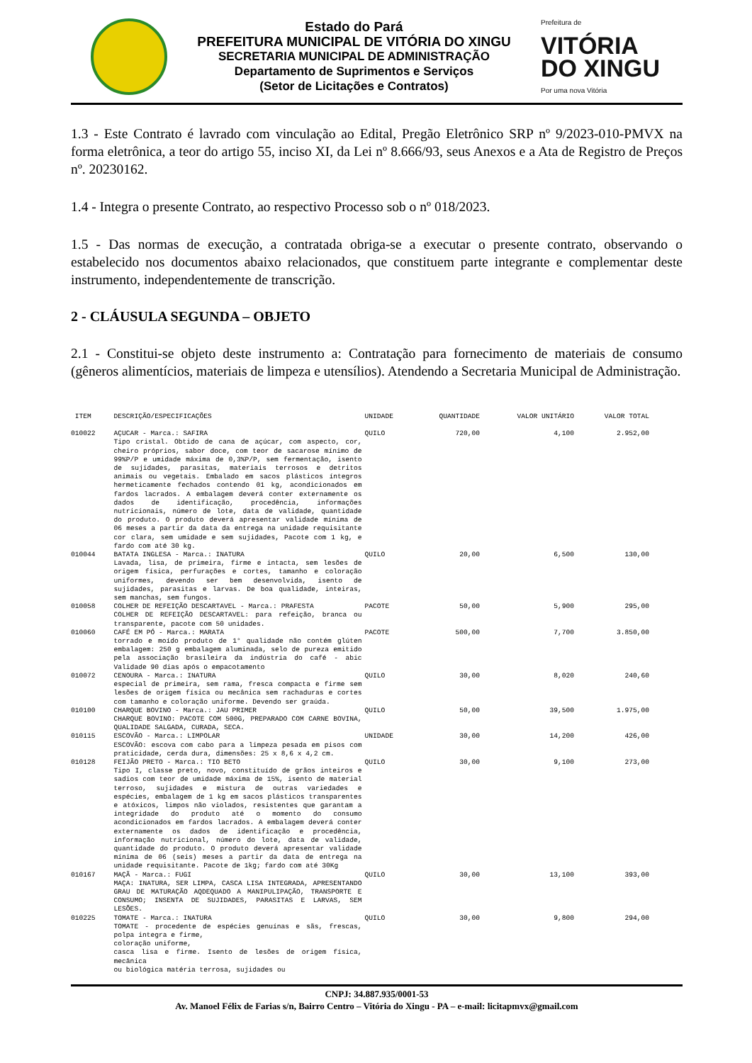Estado do Pará
PREFEITURA MUNICIPAL DE VITÓRIA DO XINGU
SECRETARIA MUNICIPAL DE ADMINISTRAÇÃO
Departamento de Suprimentos e Serviços
(Setor de Licitações e Contratos)
Prefeitura de
VITÓRIA
DO XINGU
Por uma nova Vitória
1.3 - Este Contrato é lavrado com vinculação ao Edital, Pregão Eletrônico SRP nº 9/2023-010-PMVX na forma eletrônica, a teor do artigo 55, inciso XI, da Lei nº 8.666/93, seus Anexos e a Ata de Registro de Preços nº. 20230162.
1.4 - Integra o presente Contrato, ao respectivo Processo sob o nº 018/2023.
1.5 - Das normas de execução, a contratada obriga-se a executar o presente contrato, observando o estabelecido nos documentos abaixo relacionados, que constituem parte integrante e complementar deste instrumento, independentemente de transcrição.
2 - CLÁUSULA SEGUNDA – OBJETO
2.1 - Constitui-se objeto deste instrumento a: Contratação para fornecimento de materiais de consumo (gêneros alimentícios, materiais de limpeza e utensílios). Atendendo a Secretaria Municipal de Administração.
| ITEM | DESCRIÇÃO/ESPECIFICAÇÕES | UNIDADE | QUANTIDADE | VALOR UNITÁRIO | VALOR TOTAL |
| --- | --- | --- | --- | --- | --- |
| 010022 | AÇUCAR - Marca.: SAFIRA Tipo cristal. Obtido de cana de açúcar, com aspecto, cor, cheiro próprios, sabor doce, com teor de sacarose mínimo de 99%P/P e umidade máxima de 0,3%P/P, sem fermentação, isento de sujidades, parasitas, materiais terrosos e detritos animais ou vegetais. Embalado em sacos plásticos íntegros hermeticamente fechados contendo 01 kg, acondicionados em fardos lacrados. A embalagem deverá conter externamente os dados de identificação, procedência, informações nutricionais, número de lote, data de validade, quantidade do produto. O produto deverá apresentar validade mínima de 06 meses a partir da data da entrega na unidade requisitante cor clara, sem umidade e sem sujidades, Pacote com 1 kg, e fardo com até 30 kg. | QUILO | 720,00 | 4,100 | 2.952,00 |
| 010044 | BATATA INGLESA - Marca.: INATURA Lavada, lisa, de primeira, firme e intacta, sem lesões de origem física, perfurações e cortes, tamanho e coloração uniformes, devendo ser bem desenvolvida, isento de sujidades, parasitas e larvas. De boa qualidade, inteiras, sem manchas, sem fungos. | QUILO | 20,00 | 6,500 | 130,00 |
| 010058 | COLHER DE REFEIÇÃO DESCARTAVEL - Marca.: PRAFESTA COLHER DE REFEIÇÃO DESCARTAVEL: para refeição, branca ou transparente, pacote com 50 unidades. | PACOTE | 50,00 | 5,900 | 295,00 |
| 010060 | CAFÉ EM PÓ - Marca.: MARATA torrado e moído produto de 1° qualidade não contém glúten embalagem: 250 g embalagem aluminada, selo de pureza emitido pela associação brasileira da indústria do café - abic Validade 90 dias após o empacotamento | PACOTE | 500,00 | 7,700 | 3.850,00 |
| 010072 | CENOURA - Marca.: INATURA especial de primeira, sem rama, fresca compacta e firme sem lesões de origem física ou mecânica sem rachaduras e cortes com tamanho e coloração uniforme. Devendo ser graúda. | QUILO | 30,00 | 8,020 | 240,60 |
| 010100 | CHARQUE BOVINO - Marca.: JAU PRIMER CHARQUE BOVINO: PACOTE COM 500G, PREPARADO COM CARNE BOVINA, QUALIDADE SALGADA, CURADA, SECA. | QUILO | 50,00 | 39,500 | 1.975,00 |
| 010115 | ESCOVÃO - Marca.: LIMPOLAR ESCOVÃO: escova com cabo para a limpeza pesada em pisos com praticidade, cerda dura, dimensões: 25 x 8,6 x 4,2 cm. | UNIDADE | 30,00 | 14,200 | 426,00 |
| 010128 | FEIJÃO PRETO - Marca.: TIO BETO Tipo I, classe preto, novo, constituído de grãos inteiros e sadios com teor de umidade máxima de 15%, isento de material terroso, sujidades e mistura de outras variedades e espécies, embalagem de 1 kg em sacos plásticos transparentes e atóxicos, limpos não violados, resistentes que garantam a integridade do produto até o momento do consumo acondicionados em fardos lacrados. A embalagem deverá conter externamente os dados de identificação e procedência, informação nutricional, número do lote, data de validade, quantidade do produto. O produto deverá apresentar validade mínima de 06 (seis) meses a partir da data de entrega na unidade requisitante. Pacote de 1kg; fardo com até 30Kg | QUILO | 30,00 | 9,100 | 273,00 |
| 010167 | MAÇÃ - Marca.: FUGI MAÇA: INATURA, SER LIMPA, CASCA LISA INTEGRADA, APRESENTANDO GRAU DE MATURAÇÃO AQDEQUADO A MANIPULIPAÇÃO, TRANSPORTE E CONSUMO; INSENTA DE SUJIDADES, PARASITAS E LARVAS, SEM LESÕES. | QUILO | 30,00 | 13,100 | 393,00 |
| 010225 | TOMATE - Marca.: INATURA TOMATE - procedente de espécies genuínas e sãs, frescas, polpa integra e firme, coloração uniforme, casca lisa e firme. Isento de lesões de origem física, mecânica ou biológica matéria terrosa, sujidades ou | QUILO | 30,00 | 9,800 | 294,00 |
CNPJ: 34.887.935/0001-53
Av. Manoel Félix de Farias s/n, Bairro Centro – Vitória do Xingu - PA – e-mail: licitapmvx@gmail.com